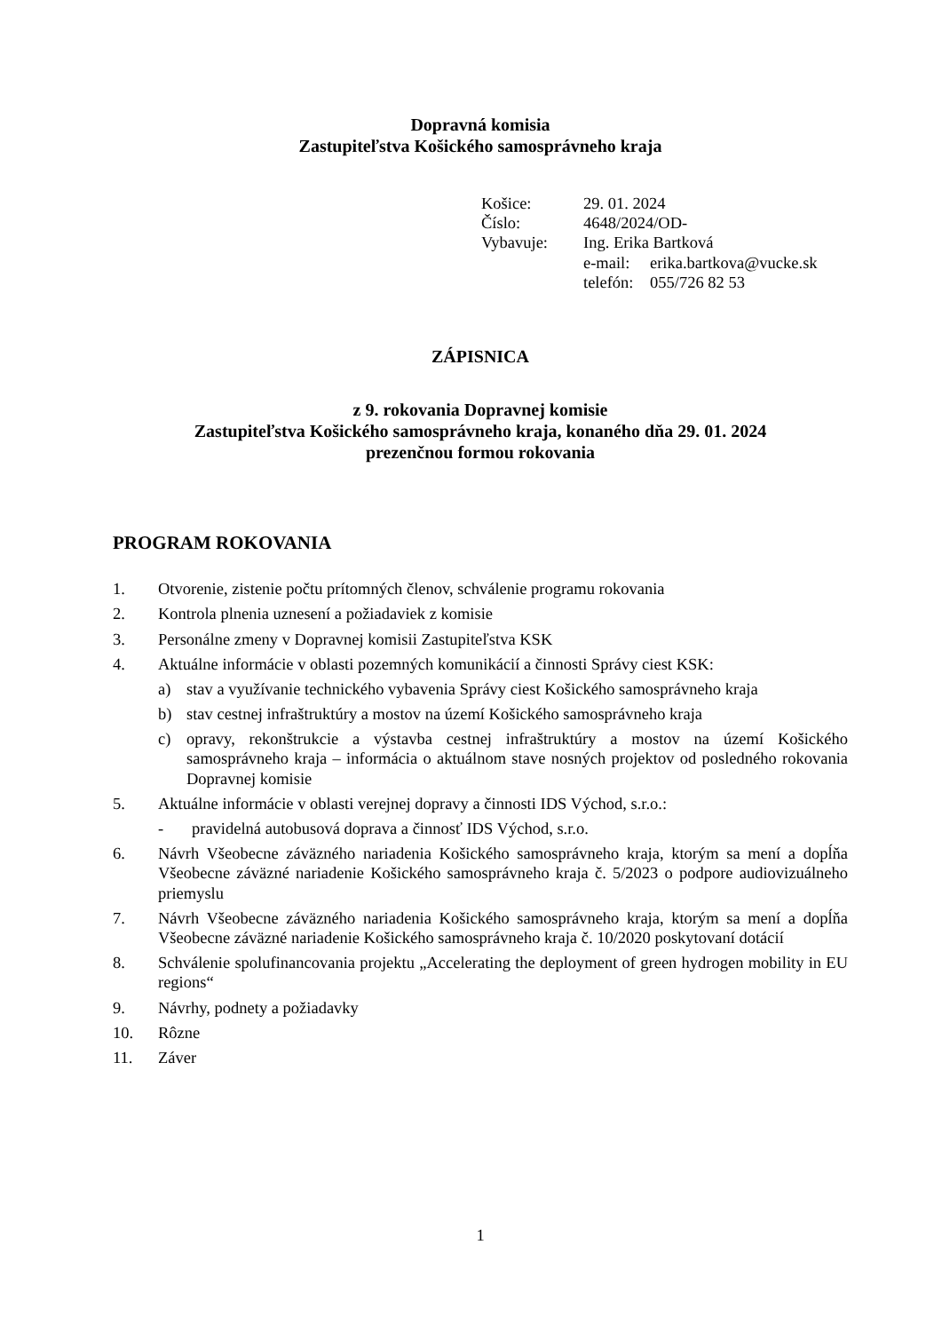Dopravná komisia
Zastupiteľstva Košického samosprávneho kraja
| Košice: | 29. 01. 2024 | |
| Číslo: | 4648/2024/OD- | |
| Vybavuje: | Ing. Erika Bartková | |
| | e-mail: | erika.bartkova@vucke.sk |
| | telefón: | 055/726 82 53 |
ZÁPISNICA
z 9. rokovania Dopravnej komisie
Zastupiteľstva Košického samosprávneho kraja, konaného dňa 29. 01. 2024
prezenčnou formou rokovania
PROGRAM ROKOVANIA
1. Otvorenie, zistenie počtu prítomných členov, schválenie programu rokovania
2. Kontrola plnenia uznesení a požiadaviek z komisie
3. Personálne zmeny v Dopravnej komisii Zastupiteľstva KSK
4. Aktuálne informácie v oblasti pozemných komunikácií a činnosti Správy ciest KSK:
a) stav a využívanie technického vybavenia Správy ciest Košického samosprávneho kraja
b) stav cestnej infraštruktúry a mostov na území Košického samosprávneho kraja
c) opravy, rekonštrukcie a výstavba cestnej infraštruktúry a mostov na území Košického samosprávneho kraja – informácia o aktuálnom stave nosných projektov od posledného rokovania Dopravnej komisie
5. Aktuálne informácie v oblasti verejnej dopravy a činnosti IDS Východ, s.r.o.:
- pravidelná autobusová doprava a činnosť IDS Východ, s.r.o.
6. Návrh Všeobecne záväzného nariadenia Košického samosprávneho kraja, ktorým sa mení a dopĺňa Všeobecne záväzné nariadenie Košického samosprávneho kraja č. 5/2023 o podpore audiovizuálneho priemyslu
7. Návrh Všeobecne záväzného nariadenia Košického samosprávneho kraja, ktorým sa mení a dopĺňa Všeobecne záväzné nariadenie Košického samosprávneho kraja č. 10/2020 poskytovaní dotácií
8. Schválenie spolufinancovania projektu „Accelerating the deployment of green hydrogen mobility in EU regions“
9. Návrhy, podnety a požiadavky
10. Rôzne
11. Záver
1